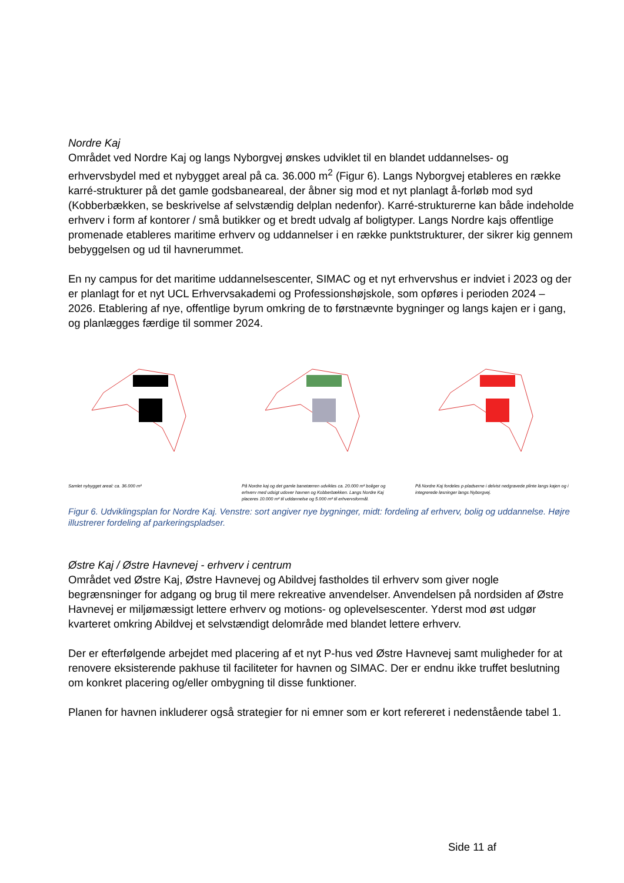Nordre Kaj
Området ved Nordre Kaj og langs Nyborgvej ønskes udviklet til en blandet uddannelses- og erhvervsbydel med et nybygget areal på ca. 36.000 m<sup>2</sup> (Figur 6). Langs Nyborgvej etableres en række karré-strukturer på det gamle godsbaneareal, der åbner sig mod et nyt planlagt å-forløb mod syd (Kobberbækken, se beskrivelse af selvstændig delplan nedenfor). Karré-strukturerne kan både indeholde erhverv i form af kontorer / små butikker og et bredt udvalg af boligtyper. Langs Nordre kajs offentlige promenade etableres maritime erhverv og uddannelser i en række punktstrukturer, der sikrer kig gennem bebyggelsen og ud til havnerummet.
En ny campus for det maritime uddannelsescenter, SIMAC og et nyt erhvervshus er indviet i 2023 og der er planlagt for et nyt UCL Erhvervsakademi og Professionshøjskole, som opføres i perioden 2024 – 2026. Etablering af nye, offentlige byrum omkring de to førstnævnte bygninger og langs kajen er i gang, og planlægges færdige til sommer 2024.
Samlet nybygget areal: ca. 36.000 m²
På Nordre kaj og det gamle banetærren udvikles ca. 20.000 m² boliger og erhverv med udsigt udover havnen og Kobberbækken. Langs Nordre Kaj placeres 10.000 m² til uddannelse og 5.000 m² til erhvervsformål.
På Nordre Kaj fordeles p-pladserne i delvist nedgravede plinte langs kajen og i integrerede løsninger langs Nyborgvej.
Figur 6. Udviklingsplan for Nordre Kaj. Venstre: sort angiver nye bygninger, midt: fordeling af erhverv, bolig og uddannelse. Højre illustrerer fordeling af parkeringspladser.
Østre Kaj / Østre Havnevej - erhverv i centrum
Området ved Østre Kaj, Østre Havnevej og Abildvej fastholdes til erhverv som giver nogle begrænsninger for adgang og brug til mere rekreative anvendelser. Anvendelsen på nordsiden af Østre Havnevej er miljømæssigt lettere erhverv og motions- og oplevelsescenter. Yderst mod øst udgør kvarteret omkring Abildvej et selvstændigt delområde med blandet lettere erhverv.
Der er efterfølgende arbejdet med placering af et nyt P-hus ved Østre Havnevej samt muligheder for at renovere eksisterende pakhuse til faciliteter for havnen og SIMAC. Der er endnu ikke truffet beslutning om konkret placering og/eller ombygning til disse funktioner.
Planen for havnen inkluderer også strategier for ni emner som er kort refereret i nedenstående tabel 1.
Side 11 af